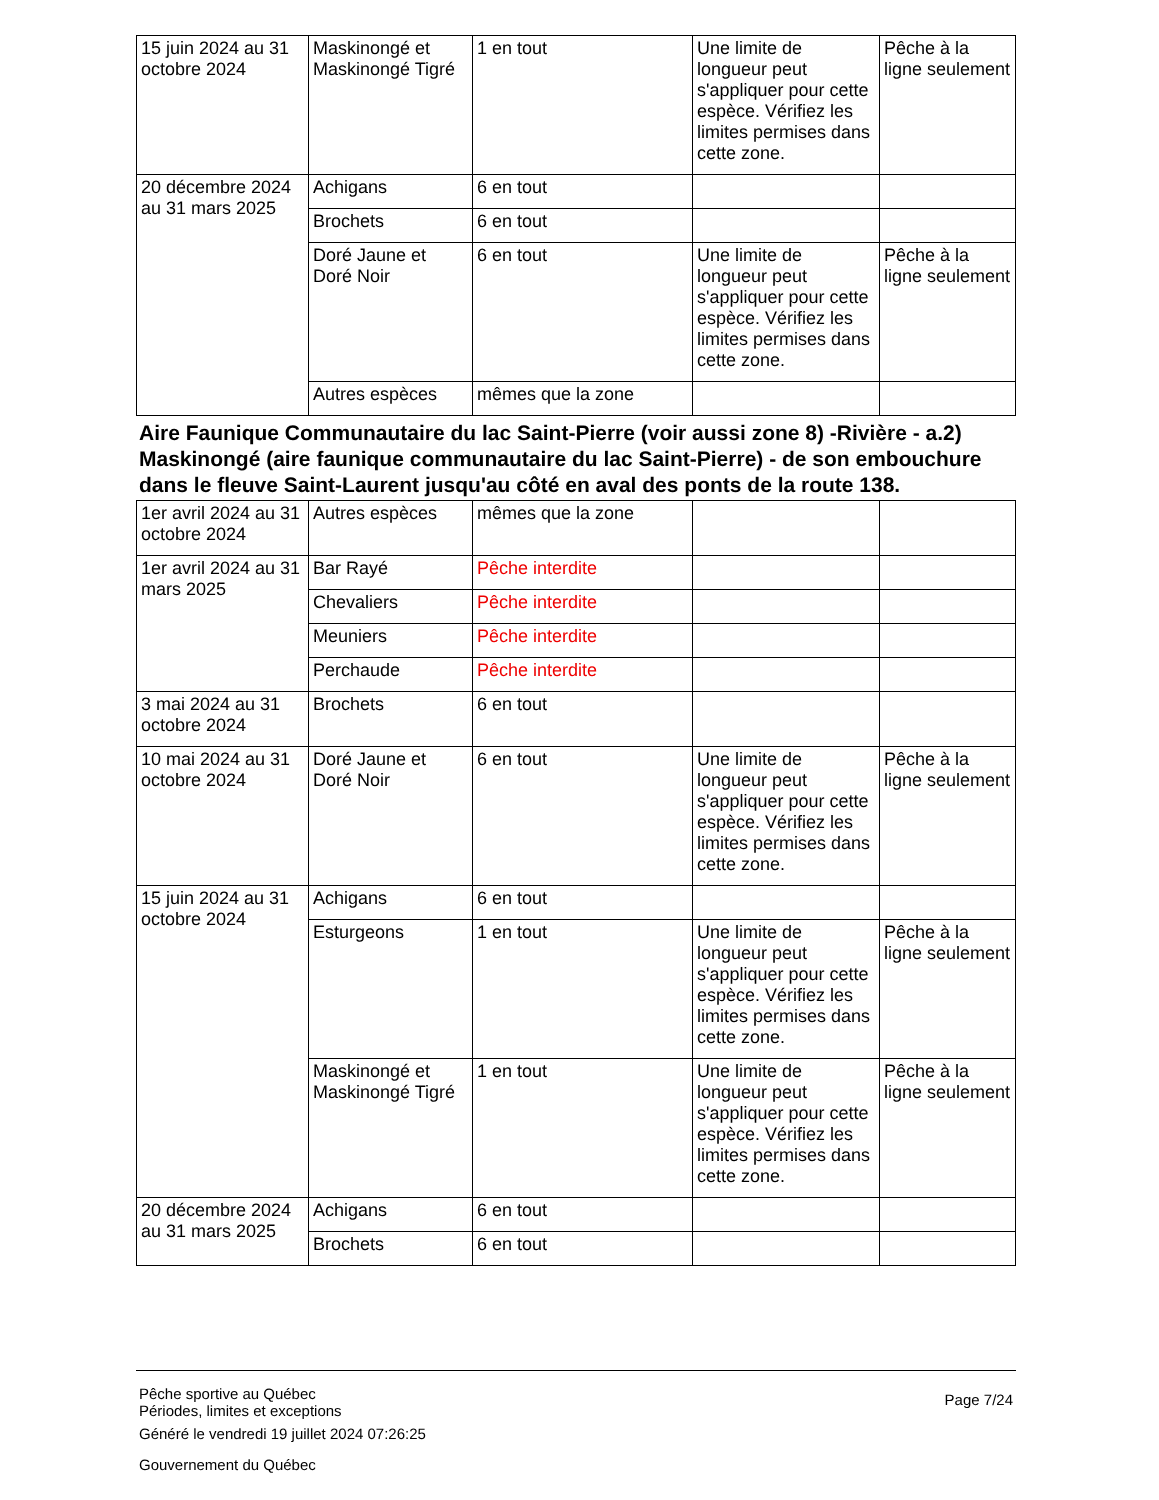| 15 juin 2024 au 31 octobre 2024 | Maskinongé et Maskinongé Tigré | 1 en tout | Une limite de longueur peut s'appliquer pour cette espèce. Vérifiez les limites permises dans cette zone. | Pêche à la ligne seulement |
| 20 décembre 2024 au 31 mars 2025 | Achigans | 6 en tout | | |
| | Brochets | 6 en tout | | |
| | Doré Jaune et Doré Noir | 6 en tout | Une limite de longueur peut s'appliquer pour cette espèce. Vérifiez les limites permises dans cette zone. | Pêche à la ligne seulement |
| | Autres espèces | mêmes que la zone | | |
Aire Faunique Communautaire du lac Saint-Pierre (voir aussi zone 8) -Rivière - a.2) Maskinongé (aire faunique communautaire du lac Saint-Pierre) - de son embouchure dans le fleuve Saint-Laurent jusqu'au côté en aval des ponts de la route 138.
| 1er avril 2024 au 31 octobre 2024 | Autres espèces | mêmes que la zone | | |
| 1er avril 2024 au 31 mars 2025 | Bar Rayé | Pêche interdite | | |
| | Chevaliers | Pêche interdite | | |
| | Meuniers | Pêche interdite | | |
| | Perchaude | Pêche interdite | | |
| 3 mai 2024 au 31 octobre 2024 | Brochets | 6 en tout | | |
| 10 mai 2024 au 31 octobre 2024 | Doré Jaune et Doré Noir | 6 en tout | Une limite de longueur peut s'appliquer pour cette espèce. Vérifiez les limites permises dans cette zone. | Pêche à la ligne seulement |
| 15 juin 2024 au 31 octobre 2024 | Achigans | 6 en tout | | |
| | Esturgeons | 1 en tout | Une limite de longueur peut s'appliquer pour cette espèce. Vérifiez les limites permises dans cette zone. | Pêche à la ligne seulement |
| | Maskinongé et Maskinongé Tigré | 1 en tout | Une limite de longueur peut s'appliquer pour cette espèce. Vérifiez les limites permises dans cette zone. | Pêche à la ligne seulement |
| 20 décembre 2024 au 31 mars 2025 | Achigans | 6 en tout | | |
| | Brochets | 6 en tout | | |
Page 7/24
Pêche sportive au Québec
Périodes, limites et exceptions
Généré le vendredi 19 juillet 2024 07:26:25
Gouvernement du Québec